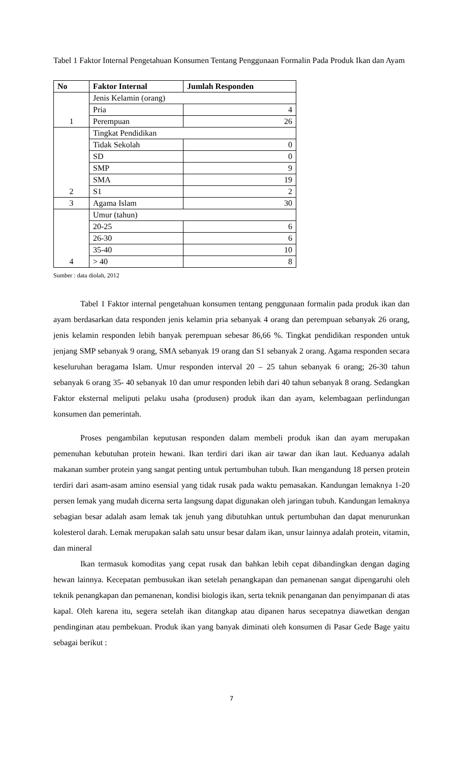Tabel 1 Faktor Internal Pengetahuan Konsumen Tentang Penggunaan Formalin Pada Produk Ikan dan Ayam
| No | Faktor Internal | Jumlah Responden |
| --- | --- | --- |
| 1 | Jenis Kelamin (orang) | |
| | Pria | 4 |
| | Perempuan | 26 |
| 2 | Tingkat Pendidikan | |
| | Tidak Sekolah | 0 |
| | SD | 0 |
| | SMP | 9 |
| | SMA | 19 |
| | S1 | 2 |
| 3 | Agama Islam | 30 |
| 4 | Umur (tahun) | |
| | 20-25 | 6 |
| | 26-30 | 6 |
| | 35-40 | 10 |
| | > 40 | 8 |
Sumber : data diolah, 2012
Tabel 1 Faktor internal pengetahuan konsumen tentang penggunaan formalin pada produk ikan dan ayam berdasarkan data responden jenis kelamin pria sebanyak 4 orang dan perempuan sebanyak 26 orang, jenis kelamin responden lebih banyak perempuan sebesar 86,66 %. Tingkat pendidikan responden untuk jenjang SMP sebanyak 9 orang, SMA sebanyak 19 orang dan S1 sebanyak 2 orang. Agama responden secara keseluruhan beragama Islam. Umur responden interval 20 – 25 tahun sebanyak 6 orang; 26-30 tahun sebanyak 6 orang 35- 40 sebanyak 10 dan umur responden lebih dari 40 tahun sebanyak 8 orang. Sedangkan Faktor eksternal meliputi pelaku usaha (produsen) produk ikan dan ayam, kelembagaan perlindungan konsumen dan pemerintah.
Proses pengambilan keputusan responden dalam membeli produk ikan dan ayam merupakan pemenuhan kebutuhan protein hewani. Ikan terdiri dari ikan air tawar dan ikan laut. Keduanya adalah makanan sumber protein yang sangat penting untuk pertumbuhan tubuh. Ikan mengandung 18 persen protein terdiri dari asam-asam amino esensial yang tidak rusak pada waktu pemasakan. Kandungan lemaknya 1-20 persen lemak yang mudah dicerna serta langsung dapat digunakan oleh jaringan tubuh. Kandungan lemaknya sebagian besar adalah asam lemak tak jenuh yang dibutuhkan untuk pertumbuhan dan dapat menurunkan kolesterol darah. Lemak merupakan salah satu unsur besar dalam ikan, unsur lainnya adalah protein, vitamin, dan mineral
Ikan termasuk komoditas yang cepat rusak dan bahkan lebih cepat dibandingkan dengan daging hewan lainnya. Kecepatan pembusukan ikan setelah penangkapan dan pemanenan sangat dipengaruhi oleh teknik penangkapan dan pemanenan, kondisi biologis ikan, serta teknik penanganan dan penyimpanan di atas kapal. Oleh karena itu, segera setelah ikan ditangkap atau dipanen harus secepatnya diawetkan dengan pendinginan atau pembekuan. Produk ikan yang banyak diminati oleh konsumen di Pasar Gede Bage yaitu sebagai berikut :
7